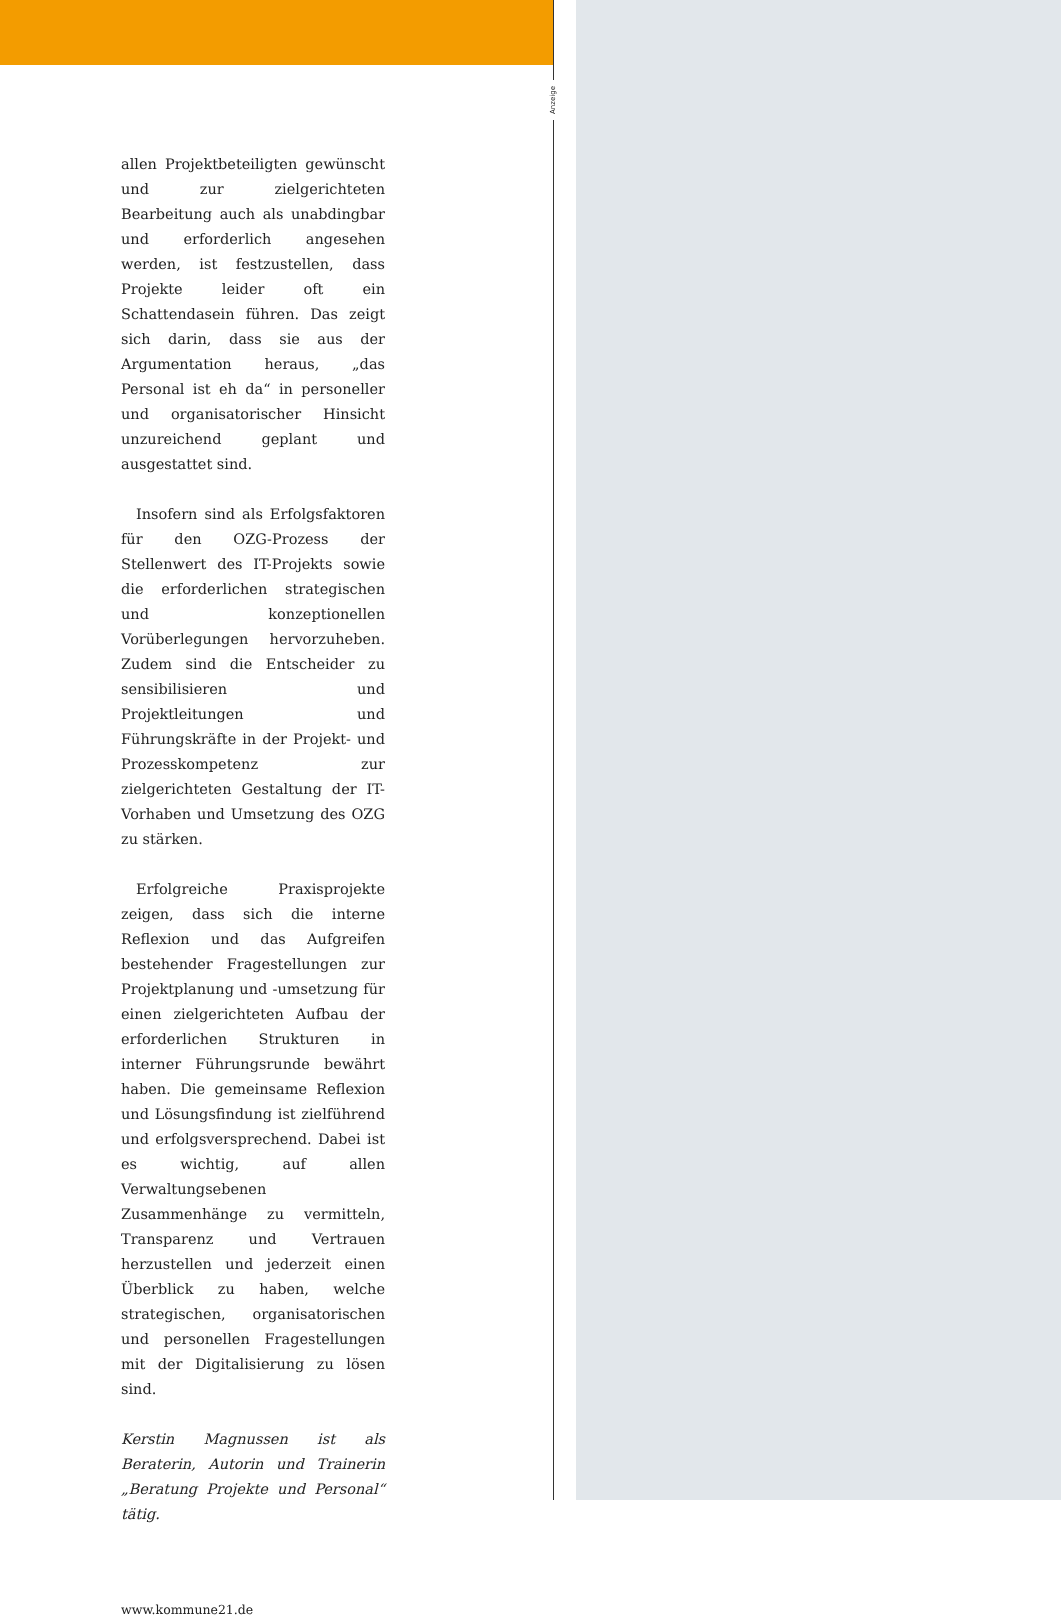Anzeige
allen Projektbeteiligten gewünscht und zur zielgerichteten Bearbeitung auch als unabdingbar und erforderlich angesehen werden, ist festzustellen, dass Projekte leider oft ein Schattendasein führen. Das zeigt sich darin, dass sie aus der Argumentation heraus, „das Personal ist eh da“ in personeller und organisatorischer Hinsicht unzureichend geplant und ausgestattet sind.
Insofern sind als Erfolgsfaktoren für den OZG-Prozess der Stellenwert des IT-Projekts sowie die erforderlichen strategischen und konzeptionellen Vorüberlegungen hervorzuheben. Zudem sind die Entscheider zu sensibilisieren und Projektleitungen und Führungskräfte in der Projekt- und Prozesskompetenz zur zielgerichteten Gestaltung der IT-Vorhaben und Umsetzung des OZG zu stärken.
Erfolgreiche Praxisprojekte zeigen, dass sich die interne Reflexion und das Aufgreifen bestehender Fragestellungen zur Projektplanung und -umsetzung für einen zielgerichteten Aufbau der erforderlichen Strukturen in interner Führungsrunde bewährt haben. Die gemeinsame Reflexion und Lösungsfindung ist zielführend und erfolgsversprechend. Dabei ist es wichtig, auf allen Verwaltungsebenen Zusammenhänge zu vermitteln, Transparenz und Vertrauen herzustellen und jederzeit einen Überblick zu haben, welche strategischen, organisatorischen und personellen Fragestellungen mit der Digitalisierung zu lösen sind.
Kerstin Magnussen ist als Beraterin, Autorin und Trainerin „Beratung Projekte und Personal“ tätig.
www.kommune21.de